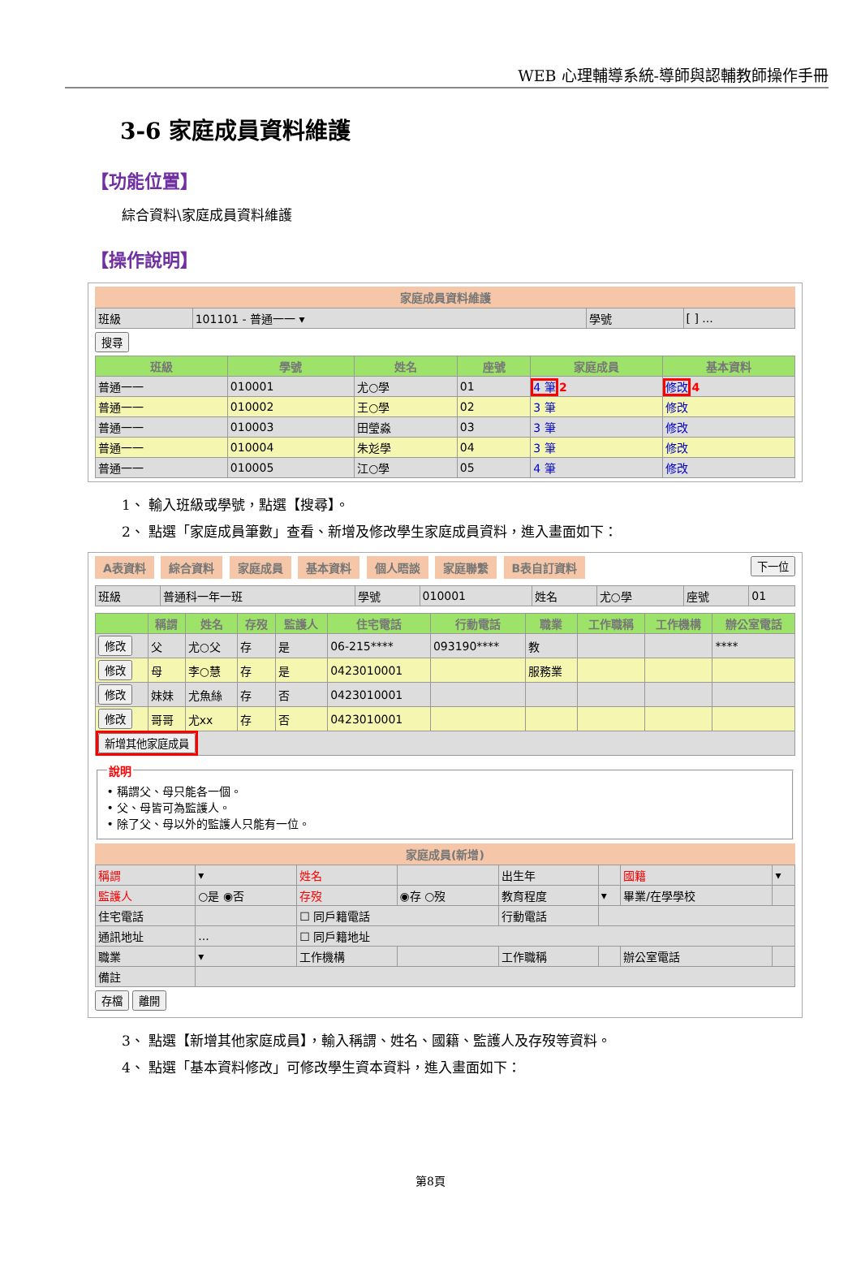WEB 心理輔導系統-導師與認輔教師操作手冊
3-6 家庭成員資料維護
【功能位置】
綜合資料\家庭成員資料維護
【操作說明】
家庭成員資料維護
| 班級 | 101101 - 普通一一 ▾ | 學號 | [ ] ... |
搜尋
| 班級 | 學號 | 姓名 | 座號 | 家庭成員 | 基本資料 |
| --- | --- | --- | --- | --- | --- |
| 普通一一 | 010001 | 尤○學 | 01 | 4 筆 2 | 修改 4 |
| 普通一一 | 010002 | 王○學 | 02 | 3 筆 | 修改 |
| 普通一一 | 010003 | 田瑩淼 | 03 | 3 筆 | 修改 |
| 普通一一 | 010004 | 朱彣學 | 04 | 3 筆 | 修改 |
| 普通一一 | 010005 | 江○學 | 05 | 4 筆 | 修改 |
1、 輸入班級或學號，點選【搜尋】。
2、 點選「家庭成員筆數」查看、新增及修改學生家庭成員資料，進入畫面如下：
A表資料 綜合資料 家庭成員 基本資料 個人晤談 家庭聯繫 B表自訂資料 下一位
| 班級 | 普通科一年一班 | 學號 | 010001 | 姓名 | 尤○學 | 座號 | 01 |
| | 稱謂 | 姓名 | 存歿 | 監護人 | 住宅電話 | 行動電話 | 職業 | 工作職稱 | 工作機構 | 辦公室電話 |
| --- | --- | --- | --- | --- | --- | --- | --- | --- | --- | --- |
| 修改 | 父 | 尤○父 | 存 | 是 | 06-215**** | 093190**** | 教 | | | **** |
| 修改 | 母 | 李○慧 | 存 | 是 | 0423010001 | | 服務業 | | | |
| 修改 | 妹妹 | 尤魚絲 | 存 | 否 | 0423010001 | | | | | |
| 修改 | 哥哥 | 尤xx | 存 | 否 | 0423010001 | | | | | |
| 新增其他家庭成員 | | | | | | | | | | |
說明 • 稱謂父、母只能各一個。
• 父、母皆可為監護人。
• 除了父、母以外的監護人只能有一位。
家庭成員(新增)
| 稱謂 | ▾ | 姓名 | | 出生年 | | 國籍 | ▾ |
| 監護人 | ○是 ◉否 | 存歿 | ◉存 ○歿 | 教育程度 | ▾ | 畢業/在學學校 | |
| 住宅電話 | | ☐ 同戶籍電話 | | 行動電話 | | | |
| 通訊地址 | ... | ☐ 同戶籍地址 | | | | | |
| 職業 | ▾ | 工作機構 | | 工作職稱 | | 辦公室電話 | |
| 備註 | | | | | | | |
存檔 離開
3、 點選【新增其他家庭成員】，輸入稱謂、姓名、國籍、監護人及存歿等資料。
4、 點選「基本資料修改」可修改學生資本資料，進入畫面如下：
第8頁